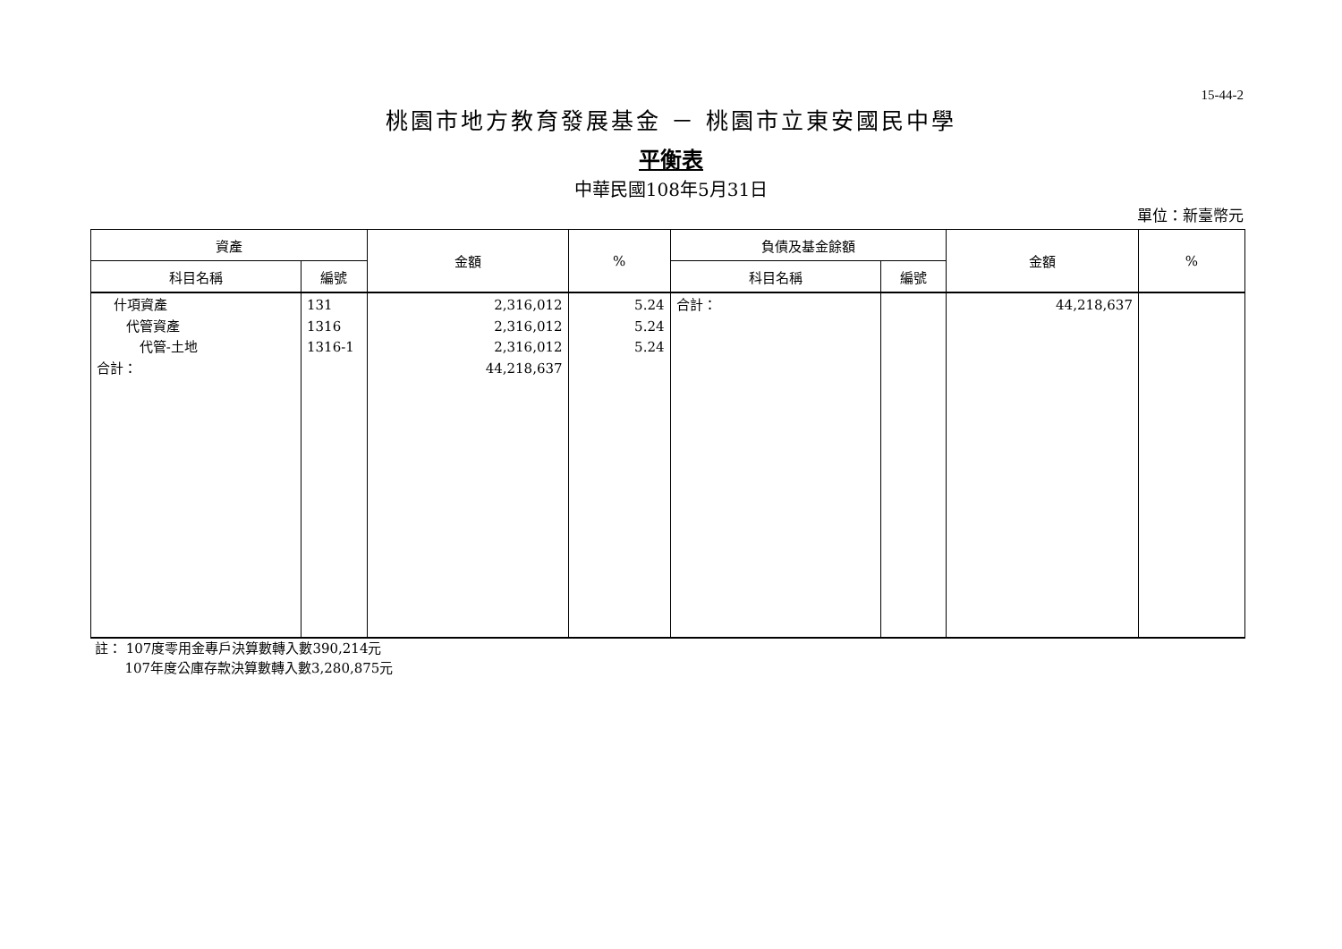15-44-2
桃園市地方教育發展基金 － 桃園市立東安國民中學
平衡表
中華民國108年5月31日
單位：新臺幣元
| 資產 | | 金額 | % | 負債及基金餘額 | | 金額 | % |
| --- | --- | --- | --- | --- | --- | --- | --- |
| 科目名稱 | 編號 | | | 科目名稱 | 編號 | | |
| 什項資產 代管資產 代管-土地 合計： | 131 1316 1316-1 | 2,316,012 2,316,012 2,316,012 44,218,637 | 5.24 5.24 5.24 | 合計： | | 44,218,637 | |
註： 107度零用金專戶決算數轉入數390,214元
107年度公庫存款決算數轉入數3,280,875元